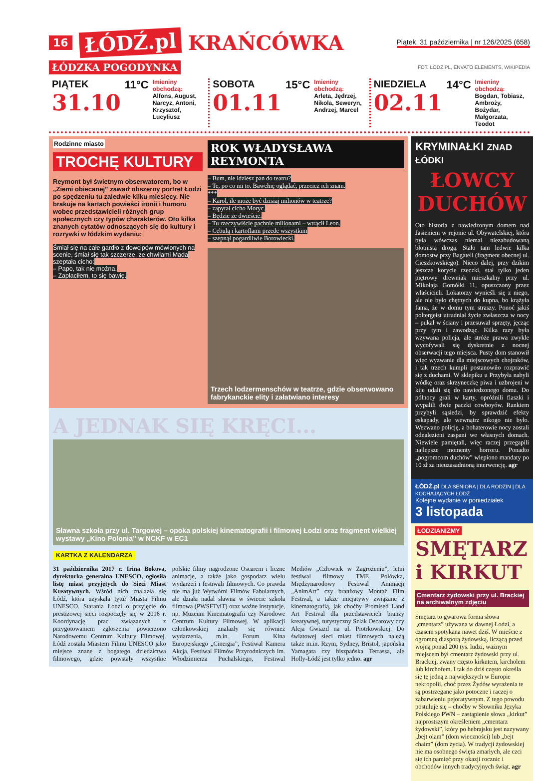16 ŁÓDŹ.pl KRAŃCÓWKA Piątek, 31 października | nr 126/2025 (658)
ŁÓDZKA POGODYNKA FOT. LODZ.PL, ENVATO ELEMENTS, WIKIPEDIA
PIĄTEK
31.10
11°C
Imieniny obchodzą:
Alfons, August, Narcyz, Antoni, Krzysztof, Lucyliusz
SOBOTA
01.11
15°C
Imieniny obchodzą:
Arleta, Jędrzej, Nikola, Seweryn, Andrzej, Marcel
NIEDZIELA
02.11
14°C
Imieniny obchodzą:
Bogdan, Tobiasz, Ambroży, Bożydar, Małgorzata, Teodot
Rodzinne miasto
TROCHĘ KULTURY
Reymont był świetnym obserwatorem, bo w „Ziemi obiecanej” zawarł obszerny portret Łodzi po spędzeniu tu zaledwie kilku miesięcy. Nie brakuje na kartach powieści ironii i humoru wobec przedstawicieli różnych grup społecznych czy typów charakterów. Oto kilka znanych cytatów odnoszących się do kultury i rozrywki w łódzkim wydaniu:
Śmiał się na całe gardło z dowcipów mówionych na scenie, śmiał się tak szczerze, że chwilami Mada szeptała cicho:
– Papo, tak nie można.
– Zapłaciłem, to się bawię.
ROK WŁADYSŁAWA REYMONTA
– Bum, nie idziesz pan do teatru?
– Te, po co mi to. Bawełnę oglądać, przecież ich znam.
***
– Karol, ile może być dzisiaj milionów w teatrze?
– zapytał cicho Moryc.
– Będzie ze dwieście.
– Tu rzeczywiście pachnie milionami – wtrącił Leon.
– Cebulą i kartoflami przede wszystkim
– szepnął pogardliwie Borowiecki.
Trzech lodzermenschów w teatrze, gdzie obserwowano fabrykanckie elity i załatwiano interesy
A JEDNAK SIĘ KRĘCI...
Sławna szkoła przy ul. Targowej – opoka polskiej kinematografii i filmowej Łodzi oraz fragment wielkiej wystawy „Kino Polonia” w NCKF w EC1
KARTKA Z KALENDARZA
31 października 2017 r. Irina Bokova, dyrektorka generalna UNESCO, ogłosiła listę miast przyjętych do Sieci Miast Kreatywnych. Wśród nich znalazła się Łódź, która uzyskała tytuł Miasta Filmu UNESCO. Starania Łodzi o przyjęcie do prestiżowej sieci rozpoczęły się w 2016 r. Koordynację prac związanych z przygotowaniem zgłoszenia powierzono Narodowemu Centrum Kultury Filmowej. Łódź została Miastem Filmu UNESCO jako miejsce znane z bogatego dziedzictwa filmowego, gdzie powstały wszystkie polskie filmy nagrodzone Oscarem i liczne animacje, a także jako gospodarz wielu wydarzeń i festiwali filmowych. Co prawda nie ma już Wytwórni Filmów Fabularnych, ale działa nadal sławna w świecie szkoła filmowa (PWSFTviT) oraz ważne instytucje, np. Muzeum Kinematografii czy Narodowe Centrum Kultury Filmowej. W aplikacji członkowskiej znalazły się również wydarzenia, m.in. Forum Kina Europejskiego „Cinergia”, Festiwal Kamera Akcja, Festiwal Filmów Przyrodniczych im. Włodzimierza Puchalskiego, Festiwal Mediów „Człowiek w Zagrożeniu”, letni festiwal filmowy TME Polówka, Międzynarodowy Festiwal Animacji „AnimArt” czy branżowy Montaż Film Festival, a także inicjatywy związane z kinematografią, jak choćby Promised Land Art Festival dla przedstawicieli branży kreatywnej, turystyczny Szlak Oscarowy czy Aleja Gwiazd na ul. Piotrkowskiej. Do światowej sieci miast filmowych należą także m.in. Rzym, Sydney, Bristol, japońska Yamagata czy hiszpańska Terrassa, ale Holly-Łódź jest tylko jedno. agr
KRYMINAŁKI ZNAD ŁÓDKI
ŁOWCY DUCHÓW
Oto historia z nawiedzonym domem nad Jasieniem w rejonie ul. Obywatelskiej, która była wówczas niemal niezabudowaną błotnistą drogą. Stało tam ledwie kilka domostw przy Bagateli (fragment obecnej ul. Cieszkowskiego). Nieco dalej, przy dzikim jeszcze korycie rzeczki, stał tylko jeden piętrowy drewniak mieszkalny przy ul. Mikołaja Gomółki 11, opuszczony przez właścicieli. Lokatorzy wynieśli się z niego, ale nie było chętnych do kupna, bo krążyła fama, że w domu tym straszy. Ponoć jakiś poltergeist utrudniał życie zwłaszcza w nocy – pukał w ściany i przesuwał sprzęty, jęcząc przy tym i zawodząc. Kilka razy była wzywana policja, ale stróże prawa zwykle wycofywali się dyskretnie z nocnej obserwacji tego miejsca. Pusty dom stanowił więc wyzwanie dla miejscowych chojraków, i tak trzech kumpli postanowiło rozprawić się z duchami. W sklepiku u Przybyła nabyli wódkę oraz skrzyneczkę piwa i uzbrojeni w kije udali się do nawiedzonego domu. Do północy grali w karty, opróżnili flaszki i wypalili dwie paczki cowboyów. Rankiem przybyli sąsiedzi, by sprawdzić efekty eskapady, ale wewnątrz nikogo nie było. Wezwano policję, a bohaterowie nocy zostali odnalezieni zaspani we własnych domach. Niewiele pamiętali, więc raczej przegapili najlepsze momenty horroru. Ponadto „pogromcom duchów” wlepiono mandaty po 10 zł za nieuzasadnioną interwencję. agr
ŁÓDŹ.pl DLA SENIORA | DLA RODZIN | DLA KOCHAJĄCYCH ŁÓDŹ
Kolejne wydanie w poniedziałek
3 listopada
ŁODZIANIZMY
SMĘTARZ i KIRKUT
Cmentarz żydowski przy ul. Brackiej na archiwalnym zdjęciu
Smętarz to gwarowa forma słowa „cmentarz” używana w dawnej Łodzi, a czasem spotykana nawet dziś. W mieście z ogromną diasporą żydowską, liczącą przed wojną ponad 200 tys. ludzi, ważnym miejscem był cmentarz żydowski przy ul. Brackiej, zwany często kirkutem, kircholem lub kirchofem. I tak do dziś często określa się tę jedną z największych w Europie nekropolii, choć przez Żydów wyrażenia te są postrzegane jako potoczne i raczej o zabarwieniu pejoratywnym. Z tego powodu postuluje się – choćby w Słowniku Języka Polskiego PWN – zastąpienie słowa „kirkut” najprostszym określeniem „cmentarz żydowski”, który po hebrajsku jest nazywany „bejt olam” (dom wieczności) lub „bejt chaim” (dom życia). W tradycji żydowskiej nie ma osobnego święta zmarłych, ale czci się ich pamięć przy okazji rocznic i obchodów innych tradycyjnych świąt. agr